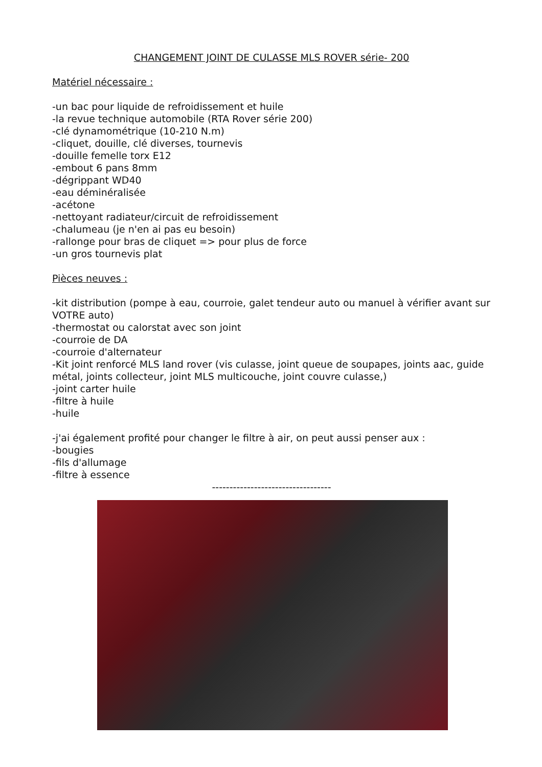CHANGEMENT JOINT DE CULASSE MLS ROVER série- 200
Matériel nécessaire :
-un bac pour liquide de refroidissement et huile
-la revue technique automobile (RTA Rover série 200)
-clé dynamométrique (10-210 N.m)
-cliquet, douille, clé diverses, tournevis
-douille femelle torx E12
-embout 6 pans 8mm
-dégrippant WD40
-eau déminéralisée
-acétone
-nettoyant radiateur/circuit de refroidissement
-chalumeau (je n'en ai pas eu besoin)
-rallonge pour bras de cliquet => pour plus de force
-un gros tournevis plat
Pièces neuves :
-kit distribution (pompe à eau, courroie, galet tendeur auto ou manuel à vérifier avant sur VOTRE auto)
-thermostat ou calorstat avec son joint
-courroie de DA
-courroie d'alternateur
-Kit joint renforcé MLS land rover (vis culasse, joint queue de soupapes, joints aac, guide métal, joints collecteur, joint MLS multicouche, joint couvre culasse,)
-joint carter huile
-filtre à huile
-huile
-j'ai également profité pour changer le filtre à air, on peut aussi penser aux :
-bougies
-fils d'allumage
-filtre à essence
----------------------------------